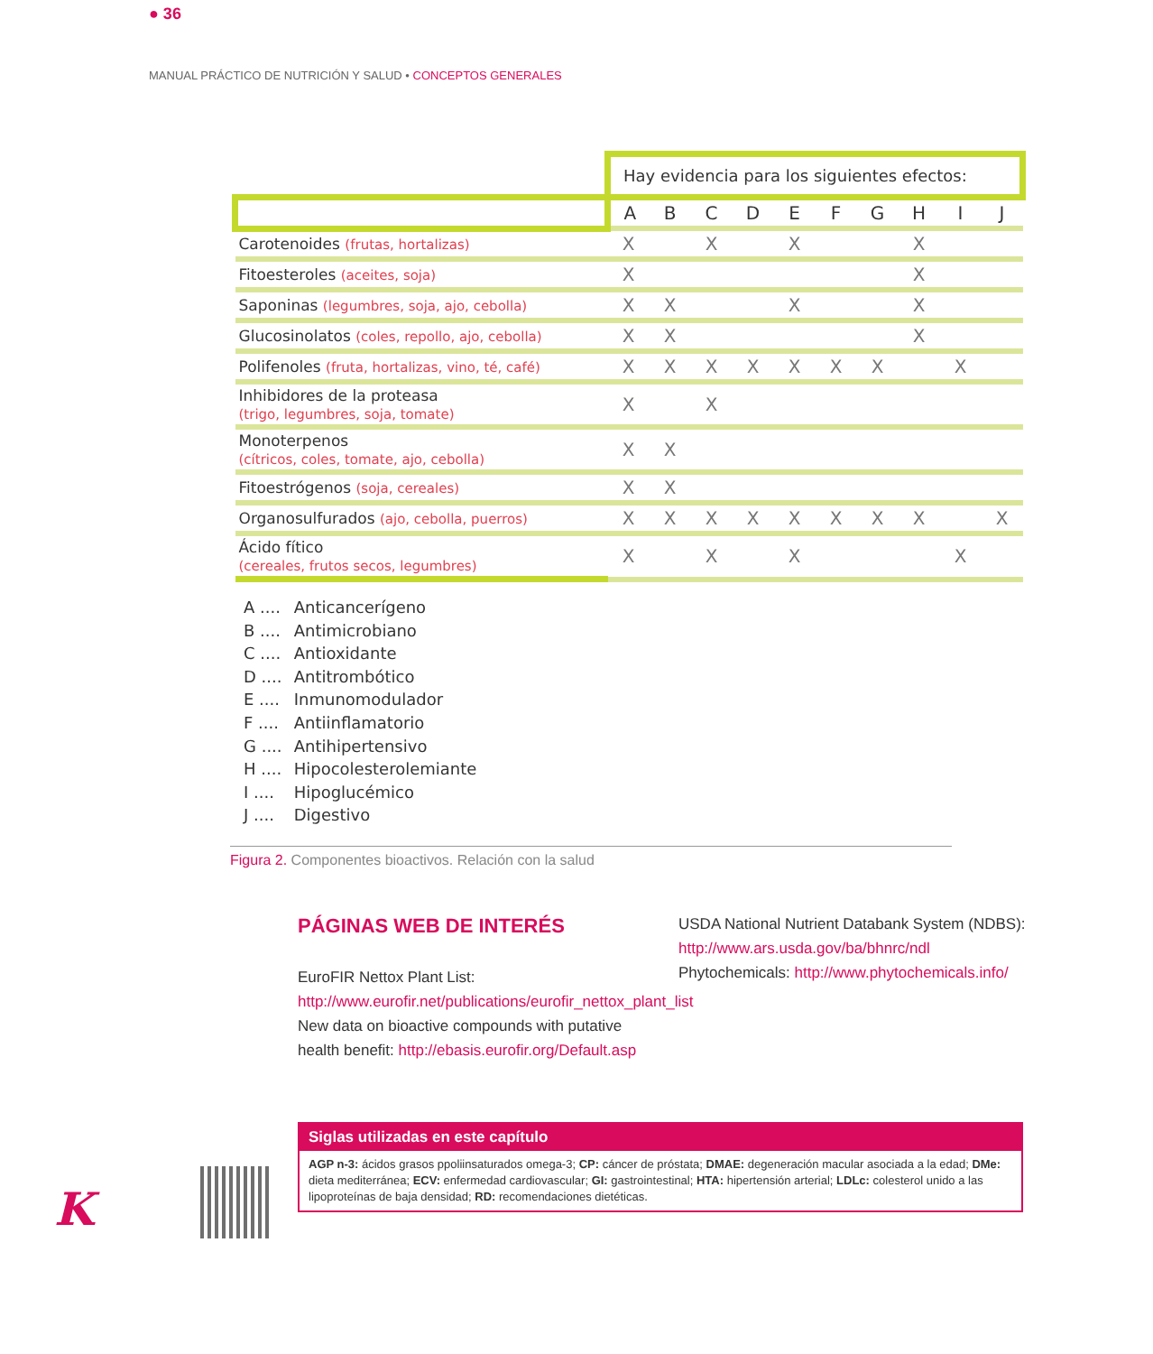● 36
MANUAL PRÁCTICO DE NUTRICIÓN Y SALUD • CONCEPTOS GENERALES
| | Hay evidencia para los siguientes efectos: | | | | | | | | | |
| | A | B | C | D | E | F | G | H | I | J |
| Carotenoides (frutas, hortalizas) | X | | X | | X | | | X | | |
| Fitoesteroles (aceites, soja) | X | | | | | | | X | | |
| Saponinas (legumbres, soja, ajo, cebolla) | X | X | | | X | | | X | | |
| Glucosinolatos (coles, repollo, ajo, cebolla) | X | X | | | | | | X | | |
| Polifenoles (fruta, hortalizas, vino, té, café) | X | X | X | X | X | X | X | | X | |
| Inhibidores de la proteasa (trigo, legumbres, soja, tomate) | X | | X | | | | | | | |
| Monoterpenos (cítricos, coles, tomate, ajo, cebolla) | X | X | | | | | | | | |
| Fitoestrógenos (soja, cereales) | X | X | | | | | | | | |
| Organosulfurados (ajo, cebolla, puerros) | X | X | X | X | X | X | X | X | | X |
| Ácido fítico (cereales, frutos secos, legumbres) | X | | X | | X | | | | X | |
A .... Anticancerígeno
B .... Antimicrobiano
C .... Antioxidante
D .... Antitrombótico
E .... Inmunomodulador
F .... Antiinflamatorio
G .... Antihipertensivo
H .... Hipocolesterolemiante
I .... Hipoglucémico
J .... Digestivo
Figura 2. Componentes bioactivos. Relación con la salud
PÁGINAS WEB DE INTERÉS
EuroFIR Nettox Plant List: http://www.eurofir.net/publications/eurofir_nettox_plant_list
New data on bioactive compounds with putative health benefit: http://ebasis.eurofir.org/Default.asp
USDA National Nutrient Databank System (NDBS): http://www.ars.usda.gov/ba/bhnrc/ndl
Phytochemicals: http://www.phytochemicals.info/
K
Siglas utilizadas en este capítulo
AGP n-3: ácidos grasos ppoliinsaturados omega-3; CP: cáncer de próstata; DMAE: degeneración macular asociada a la edad; DMe: dieta mediterránea; ECV: enfermedad cardiovascular; GI: gastrointestinal; HTA: hipertensión arterial; LDLc: colesterol unido a las lipoproteínas de baja densidad; RD: recomendaciones dietéticas.